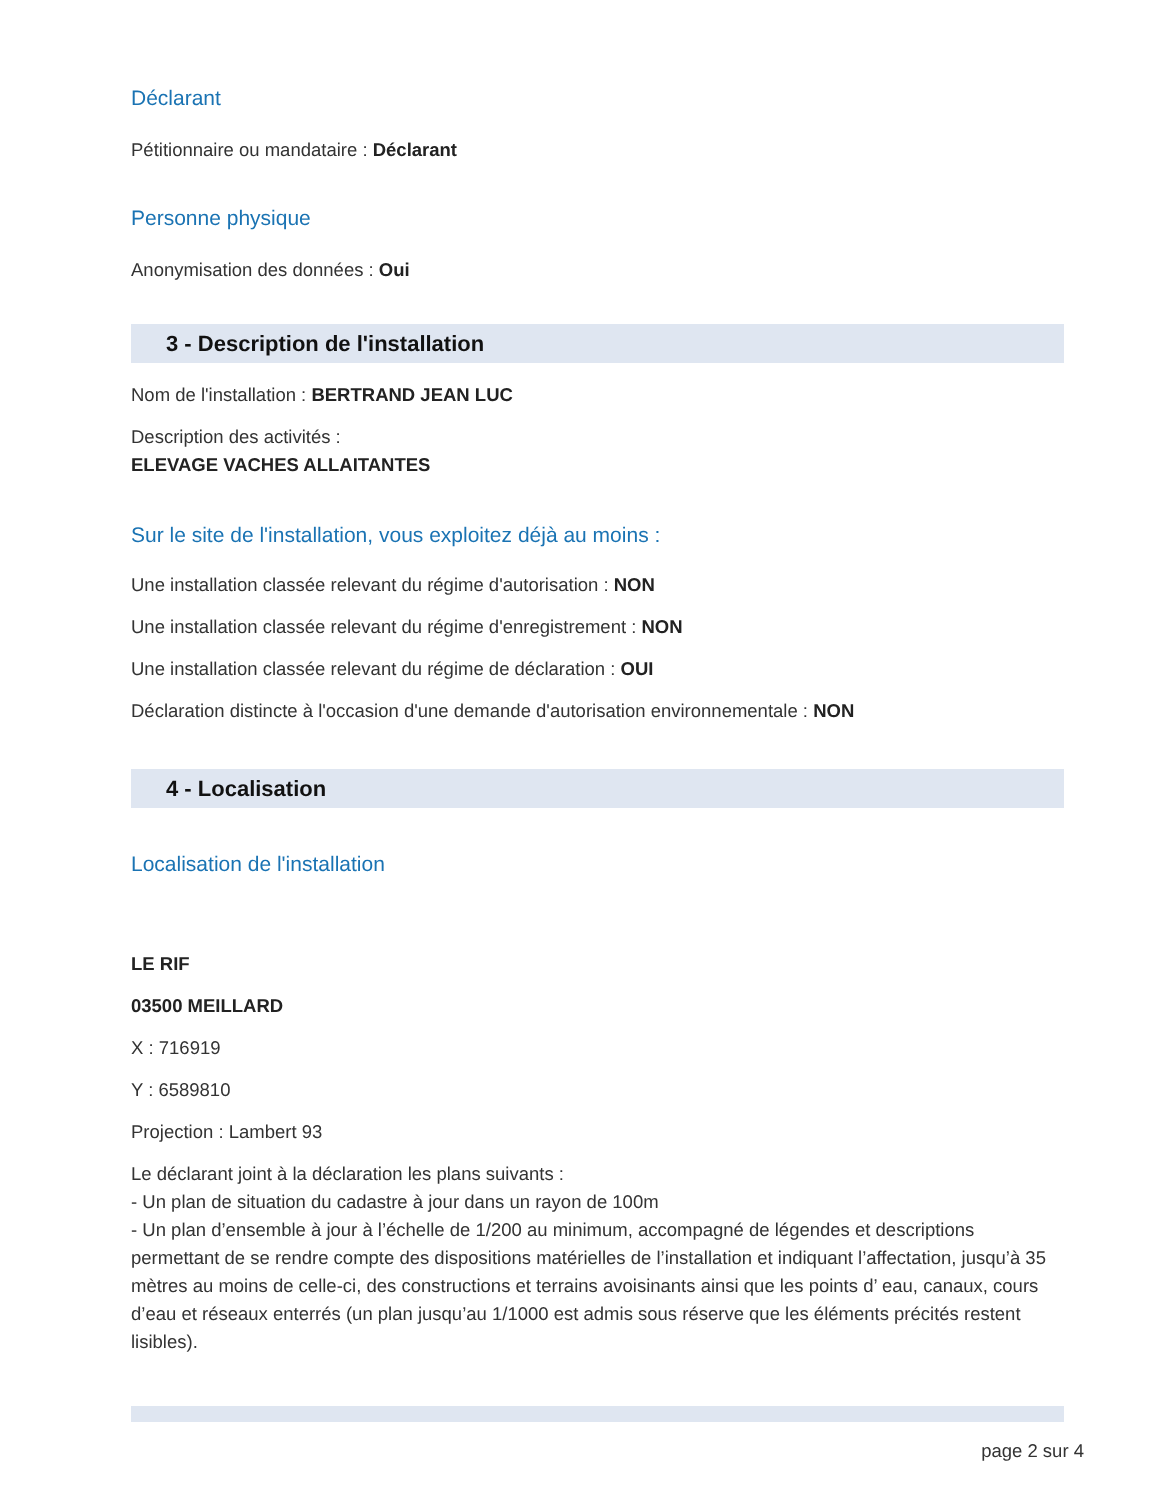Déclarant
Pétitionnaire ou mandataire : Déclarant
Personne physique
Anonymisation des données : Oui
3 - Description de l'installation
Nom de l'installation : BERTRAND JEAN LUC
Description des activités :
ELEVAGE VACHES ALLAITANTES
Sur le site de l'installation, vous exploitez déjà au moins :
Une installation classée relevant du régime d'autorisation : NON
Une installation classée relevant du régime d'enregistrement : NON
Une installation classée relevant du régime de déclaration : OUI
Déclaration distincte à l'occasion d'une demande d'autorisation environnementale : NON
4 - Localisation
Localisation de l'installation
LE RIF
03500 MEILLARD
X : 716919
Y : 6589810
Projection : Lambert 93
Le déclarant joint à la déclaration les plans suivants :
- Un plan de situation du cadastre à jour dans un rayon de 100m
- Un plan d’ensemble à jour à l’échelle de 1/200 au minimum, accompagné de légendes et descriptions permettant de se rendre compte des dispositions matérielles de l’installation et indiquant l’affectation, jusqu’à 35 mètres au moins de celle-ci, des constructions et terrains avoisinants ainsi que les points d’ eau, canaux, cours d’eau et réseaux enterrés (un plan jusqu’au 1/1000 est admis sous réserve que les éléments précités restent lisibles).
page 2 sur 4